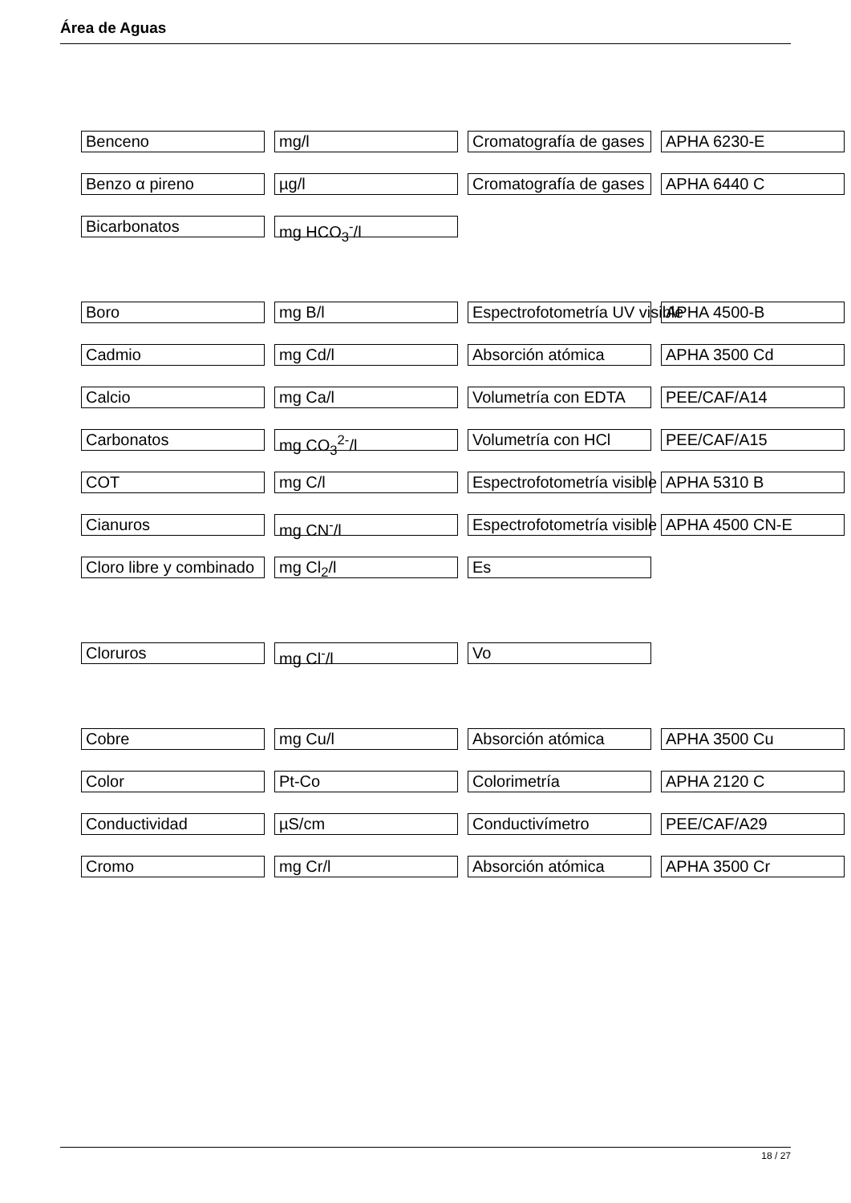Área de Aguas
Benceno mg/l Cromatografía de gases APHA 6230-E
Benzo α pireno µg/l Cromatografía de gases APHA 6440 C
Bicarbonatos mg HCO<sub>3</sub><sup>-</sup>/l
Boro mg B/l Espectrofotometría UV visible APHA 4500-B
Cadmio mg Cd/l Absorción atómica APHA 3500 Cd
Calcio mg Ca/l Volumetría con EDTA PEE/CAF/A14
Carbonatos mg CO<sub>3</sub><sup>2-</sup>/l Volumetría con HCl PEE/CAF/A15
COT mg C/l Espectrofotometría visible APHA 5310 B
Cianuros mg CN<sup>-</sup>/l Espectrofotometría visible APHA 4500 CN-E
Cloro libre y combinado mg Cl<sub>2</sub>/l Es
Cloruros mg Cl<sup>-</sup>/l Vo
Cobre mg Cu/l Absorción atómica APHA 3500 Cu
Color Pt-Co Colorimetría APHA 2120 C
Conductividad µS/cm Conductivímetro PEE/CAF/A29
Cromo mg Cr/l Absorción atómica APHA 3500 Cr
18 / 27